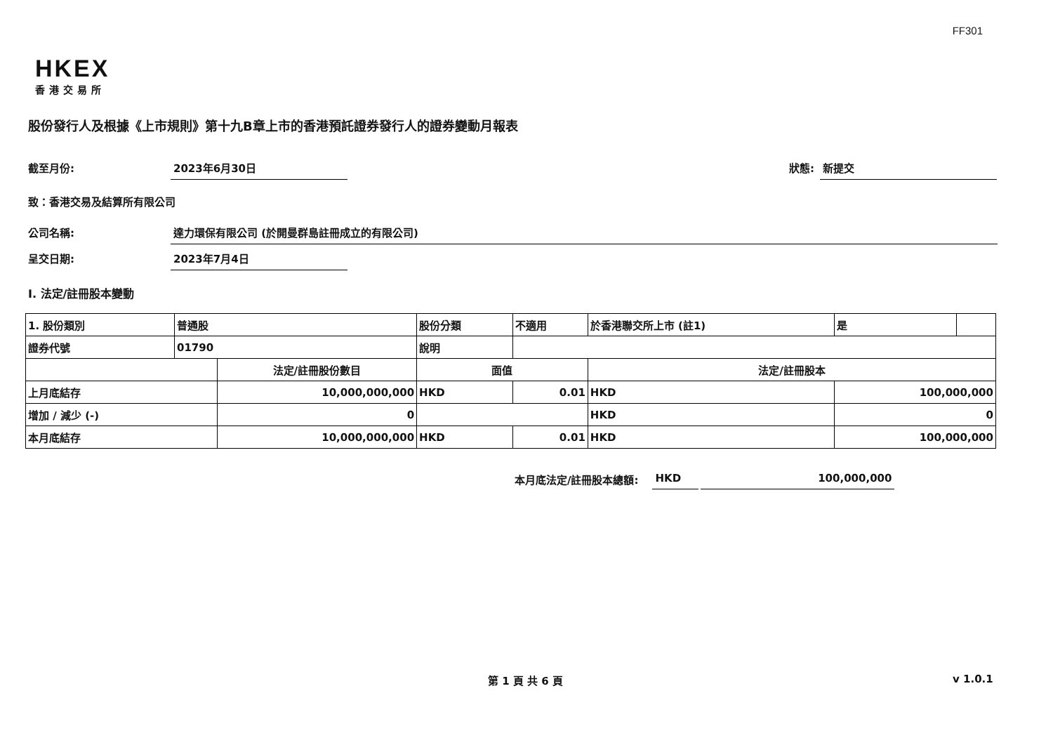FF301
HKEX
香港交易所
股份發行人及根據《上市規則》第十九B章上市的香港預託證券發行人的證券變動月報表
截至月份: 2023年6月30日 狀態: 新提交
致：香港交易及結算所有限公司
公司名稱: 達力環保有限公司 (於開曼群島註冊成立的有限公司)
呈交日期: 2023年7月4日
I. 法定/註冊股本變動
| 1. 股份類別 | 普通股 | | 股份分類 | | 不適用 | 於香港聯交所上市 (註1) | | 是 | |
| 證券代號 | 01790 | | 說明 | | | | | | |
| | | 法定/註冊股份數目 | | 面值 | | 法定/註冊股本 | | | |
| 上月底結存 | | 10,000,000,000 | | HKD | 0.01 | HKD | 100,000,000 | | |
| 增加 / 減少 (-) | | 0 | | | | HKD | 0 | | |
| 本月底結存 | | 10,000,000,000 | | HKD | 0.01 | HKD | 100,000,000 | | |
本月底法定/註冊股本總額: HKD 100,000,000
第 1 頁 共 6 頁 v 1.0.1